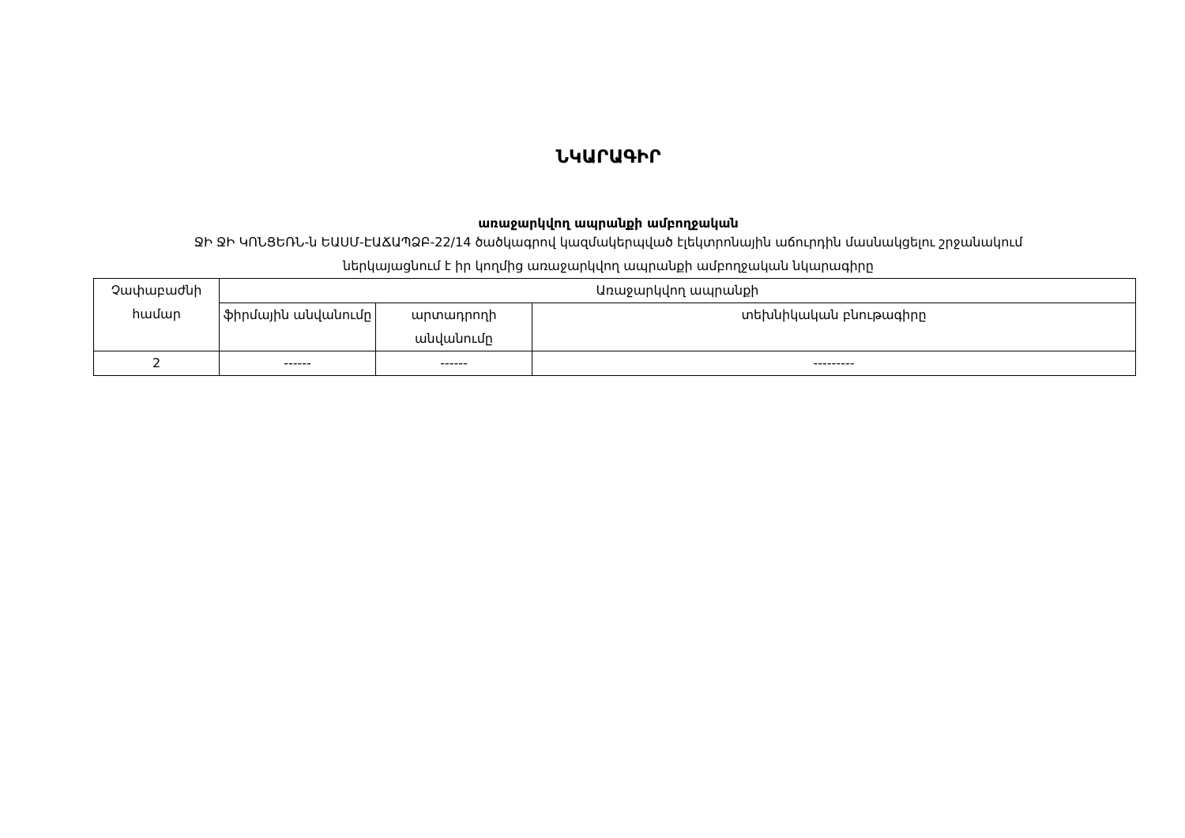ՆԿԱՐԱԳԻՐ
առաջարկվող ապրանքի ամբողջական
ՋԻ ՋԻ ԿՈՆՑԵՌՆ-ն ԵԱՍՄ-ԷԱՃԱՊՁԲ-22/14 ծածկագրով կազմակերպված էլեկտրոնային աճուրդին մասնակցելու շրջանակում
ներկայացնում է իր կողմից առաջարկվող ապրանքի ամբողջական նկարագիրը
| Չափաբաժնի համար | Առաջարկվող ապրանքի | | |
| | ֆիրմային անվանումը | արտադրողի անվանումը | տեխնիկական բնութագիրը |
| 2 | ------ | ------ | --------- |